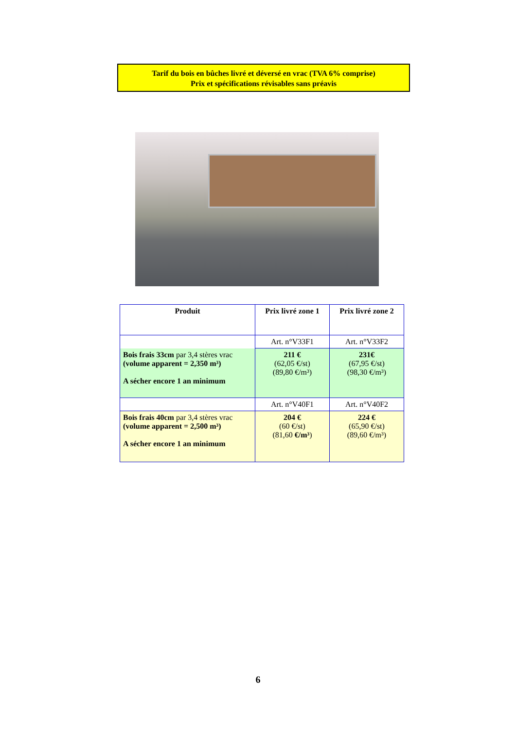Tarif du bois en bûches livré et déversé en vrac (TVA 6% comprise)
Prix et spécifications révisables sans préavis
| Produit | Prix livré zone 1 | Prix livré zone 2 |
| --- | --- | --- |
| | Art. n°V33F1 | Art. n°V33F2 |
| Bois frais 33cm par 3,4 stères vrac (volume apparent = 2,350 m³) A sécher encore 1 an minimum | 211 € (62,05 €/st) (89,80 €/m³) | 231€ (67,95 €/st) (98,30 €/m³) |
| | Art. n°V40F1 | Art. n°V40F2 |
| Bois frais 40cm par 3,4 stères vrac (volume apparent = 2,500 m³) A sécher encore 1 an minimum | 204 € (60 €/st) (81,60 €/m³ ) | 224 € (65,90 €/st) (89,60 €/m³) |
6